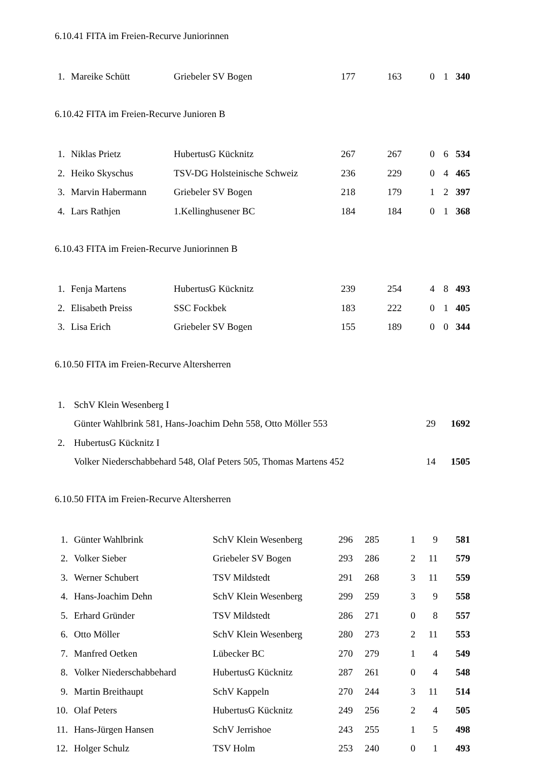6.10.41 FITA im Freien-Recurve Juniorinnen
| 1. | | Mareike Schütt | Griebeler SV Bogen | 177 | 163 | 0 | 1 | 340 |
6.10.42 FITA im Freien-Recurve Junioren B
| 1. | | Niklas Prietz | HubertusG Kücknitz | 267 | 267 | 0 | 6 | 534 |
| 2. | | Heiko Skyschus | TSV-DG Holsteinische Schweiz | 236 | 229 | 0 | 4 | 465 |
| 3. | | Marvin Habermann | Griebeler SV Bogen | 218 | 179 | 1 | 2 | 397 |
| 4. | | Lars Rathjen | 1.Kellinghusener BC | 184 | 184 | 0 | 1 | 368 |
6.10.43 FITA im Freien-Recurve Juniorinnen B
| 1. | | Fenja Martens | HubertusG Kücknitz | 239 | 254 | 4 | 8 | 493 |
| 2. | | Elisabeth Preiss | SSC Fockbek | 183 | 222 | 0 | 1 | 405 |
| 3. | | Lisa Erich | Griebeler SV Bogen | 155 | 189 | 0 | 0 | 344 |
6.10.50 FITA im Freien-Recurve Altersherren
| 1. | | SchV Klein Wesenberg I | | |
| | | Günter Wahlbrink 581, Hans-Joachim Dehn 558, Otto Möller 553 | 29 | 1692 |
| 2. | | HubertusG Kücknitz I | | |
| | | Volker Niederschabbehard 548, Olaf Peters 505, Thomas Martens 452 | 14 | 1505 |
6.10.50 FITA im Freien-Recurve Altersherren
| 1. | | Günter Wahlbrink | SchV Klein Wesenberg | 296 | 285 | 1 | 9 | 581 |
| 2. | | Volker Sieber | Griebeler SV Bogen | 293 | 286 | 2 | 11 | 579 |
| 3. | | Werner Schubert | TSV Mildstedt | 291 | 268 | 3 | 11 | 559 |
| 4. | | Hans-Joachim Dehn | SchV Klein Wesenberg | 299 | 259 | 3 | 9 | 558 |
| 5. | | Erhard Gründer | TSV Mildstedt | 286 | 271 | 0 | 8 | 557 |
| 6. | | Otto Möller | SchV Klein Wesenberg | 280 | 273 | 2 | 11 | 553 |
| 7. | | Manfred Oetken | Lübecker BC | 270 | 279 | 1 | 4 | 549 |
| 8. | | Volker Niederschabbehard | HubertusG Kücknitz | 287 | 261 | 0 | 4 | 548 |
| 9. | | Martin Breithaupt | SchV Kappeln | 270 | 244 | 3 | 11 | 514 |
| 10. | | Olaf Peters | HubertusG Kücknitz | 249 | 256 | 2 | 4 | 505 |
| 11. | | Hans-Jürgen Hansen | SchV Jerrishoe | 243 | 255 | 1 | 5 | 498 |
| 12. | | Holger Schulz | TSV Holm | 253 | 240 | 0 | 1 | 493 |